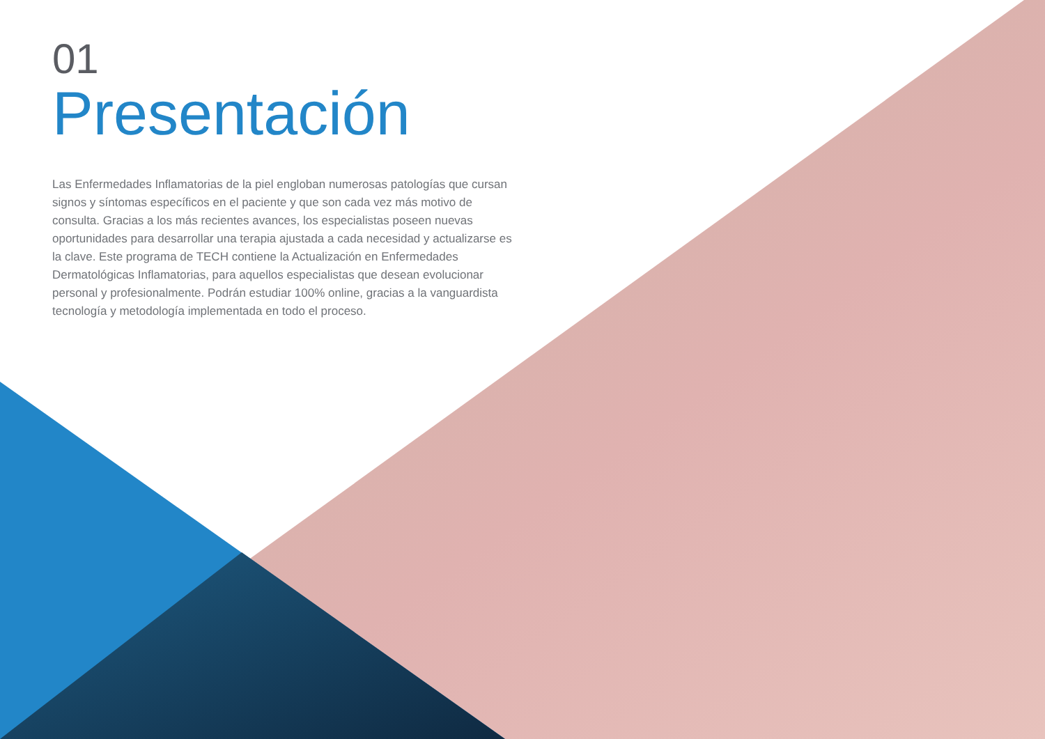01
Presentación
Las Enfermedades Inflamatorias de la piel engloban numerosas patologías que cursan signos y síntomas específicos en el paciente y que son cada vez más motivo de consulta. Gracias a los más recientes avances, los especialistas poseen nuevas oportunidades para desarrollar una terapia ajustada a cada necesidad y actualizarse es la clave. Este programa de TECH contiene la Actualización en Enfermedades Dermatológicas Inflamatorias, para aquellos especialistas que desean evolucionar personal y profesionalmente. Podrán estudiar 100% online, gracias a la vanguardista tecnología y metodología implementada en todo el proceso.